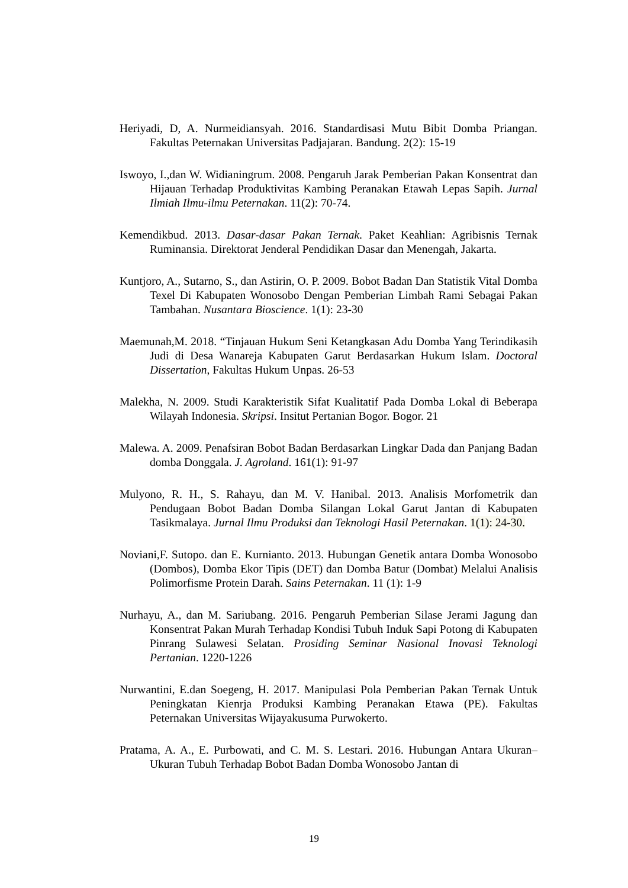Heriyadi, D, A. Nurmeidiansyah. 2016. Standardisasi Mutu Bibit Domba Priangan. Fakultas Peternakan Universitas Padjajaran. Bandung. 2(2): 15-19
Iswoyo, I.,dan W. Widianingrum. 2008. Pengaruh Jarak Pemberian Pakan Konsentrat dan Hijauan Terhadap Produktivitas Kambing Peranakan Etawah Lepas Sapih. Jurnal Ilmiah Ilmu-ilmu Peternakan. 11(2): 70-74.
Kemendikbud. 2013. Dasar-dasar Pakan Ternak. Paket Keahlian: Agribisnis Ternak Ruminansia. Direktorat Jenderal Pendidikan Dasar dan Menengah, Jakarta.
Kuntjoro, A., Sutarno, S., dan Astirin, O. P. 2009. Bobot Badan Dan Statistik Vital Domba Texel Di Kabupaten Wonosobo Dengan Pemberian Limbah Rami Sebagai Pakan Tambahan. Nusantara Bioscience. 1(1): 23-30
Maemunah,M. 2018. “Tinjauan Hukum Seni Ketangkasan Adu Domba Yang Terindikasih Judi di Desa Wanareja Kabupaten Garut Berdasarkan Hukum Islam. Doctoral Dissertation, Fakultas Hukum Unpas. 26-53
Malekha, N. 2009. Studi Karakteristik Sifat Kualitatif Pada Domba Lokal di Beberapa Wilayah Indonesia. Skripsi. Insitut Pertanian Bogor. Bogor. 21
Malewa. A. 2009. Penafsiran Bobot Badan Berdasarkan Lingkar Dada dan Panjang Badan domba Donggala. J. Agroland. 161(1): 91-97
Mulyono, R. H., S. Rahayu, dan M. V. Hanibal. 2013. Analisis Morfometrik dan Pendugaan Bobot Badan Domba Silangan Lokal Garut Jantan di Kabupaten Tasikmalaya. Jurnal Ilmu Produksi dan Teknologi Hasil Peternakan. 1(1): 24-30.
Noviani,F. Sutopo. dan E. Kurnianto. 2013. Hubungan Genetik antara Domba Wonosobo (Dombos), Domba Ekor Tipis (DET) dan Domba Batur (Dombat) Melalui Analisis Polimorfisme Protein Darah. Sains Peternakan. 11 (1): 1-9
Nurhayu, A., dan M. Sariubang. 2016. Pengaruh Pemberian Silase Jerami Jagung dan Konsentrat Pakan Murah Terhadap Kondisi Tubuh Induk Sapi Potong di Kabupaten Pinrang Sulawesi Selatan. Prosiding Seminar Nasional Inovasi Teknologi Pertanian. 1220-1226
Nurwantini, E.dan Soegeng, H. 2017. Manipulasi Pola Pemberian Pakan Ternak Untuk Peningkatan Kienrja Produksi Kambing Peranakan Etawa (PE). Fakultas Peternakan Universitas Wijayakusuma Purwokerto.
Pratama, A. A., E. Purbowati, and C. M. S. Lestari. 2016. Hubungan Antara Ukuran–Ukuran Tubuh Terhadap Bobot Badan Domba Wonosobo Jantan di
19